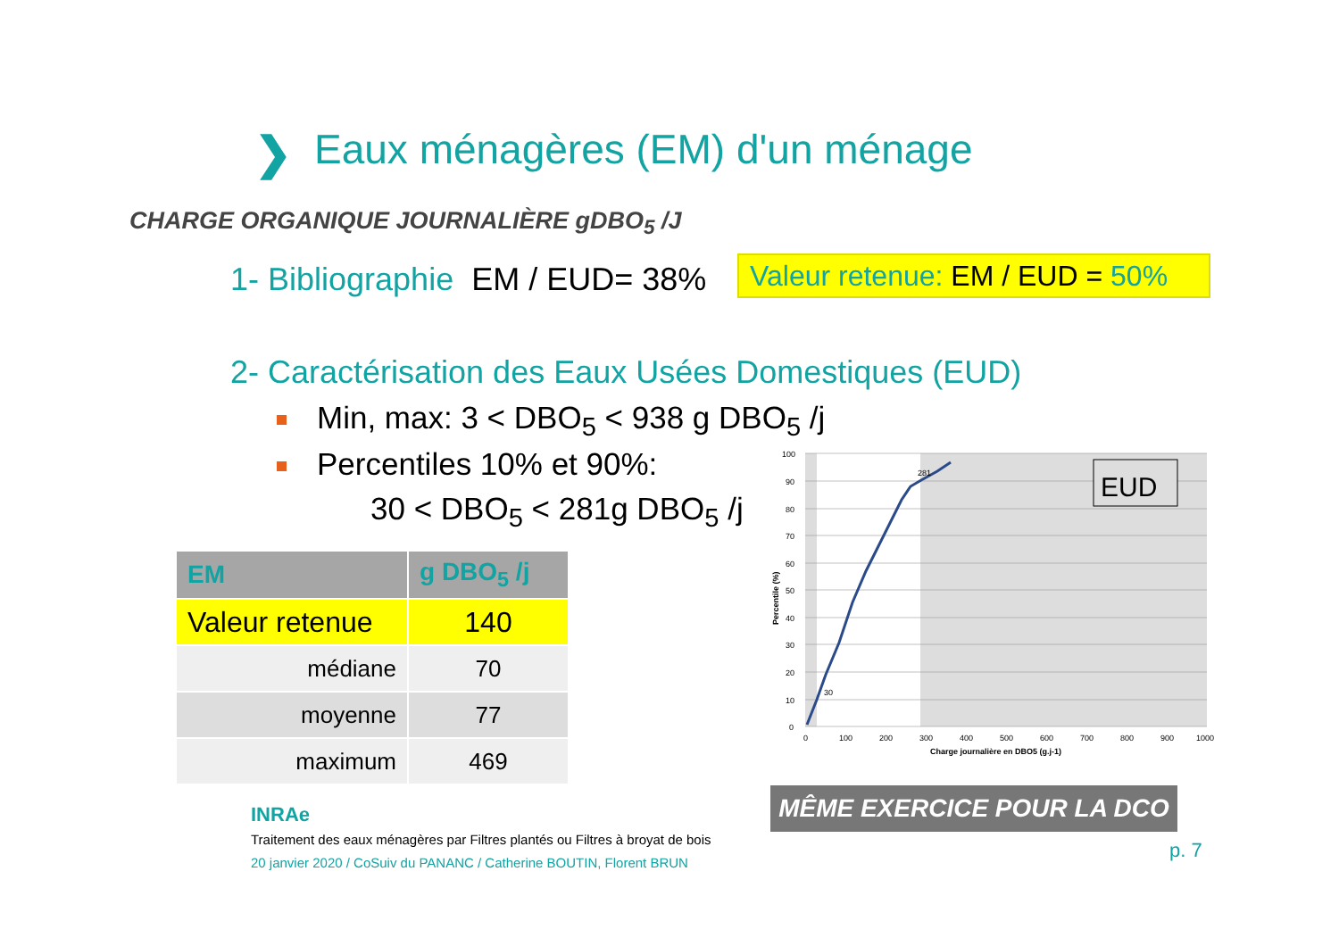❯
Eaux ménagères (EM) d'un ménage
CHARGE ORGANIQUE JOURNALIÈRE gDBO<sub>5</sub> /J
1- Bibliographie EM / EUD= 38%
Valeur retenue: EM / EUD = 50%
2- Caractérisation des Eaux Usées Domestiques (EUD)
Min, max: 3 < DBO<sub>5</sub> < 938 g DBO<sub>5</sub> /j
Percentiles 10% et 90%:
30 < DBO<sub>5</sub> < 281g DBO<sub>5</sub> /j
| EM | g DBO<sub>5</sub> /j |
| --- | --- |
| Valeur retenue | 140 |
| médiane | 70 |
| moyenne | 77 |
| maximum | 469 |
281
30
100
90
80
70
60
50
40
30
20
10
0
0
100
200
300
400
500
600
700
800
900
1000
Charge journalière en DBO5 (g.j-1)
Percentile (%)
EUD
MÊME EXERCICE POUR LA DCO
INRAe
Traitement des eaux ménagères par Filtres plantés ou Filtres à broyat de bois
20 janvier 2020 / CoSuiv du PANANC / Catherine BOUTIN, Florent BRUN
p. 7